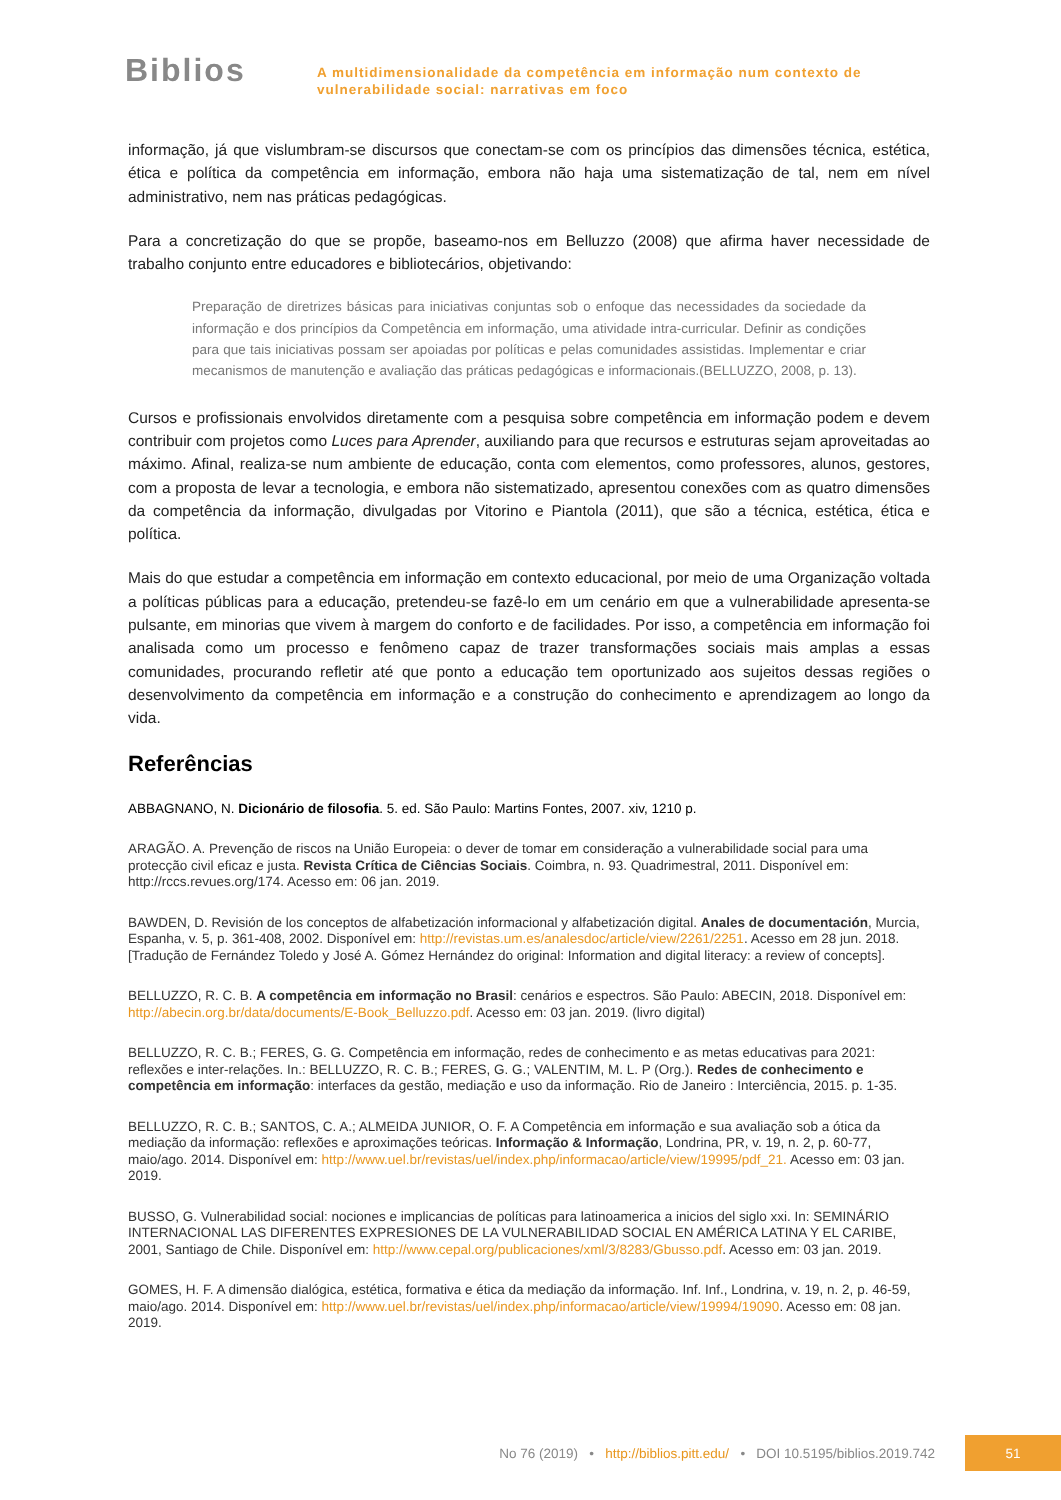Biblios
A multidimensionalidade da competência em informação num contexto de
vulnerabilidade social: narrativas em foco
informação, já que vislumbram-se discursos que conectam-se com os princípios das dimensões técnica, estética, ética e política da competência em informação, embora não haja uma sistematização de tal, nem em nível administrativo, nem nas práticas pedagógicas.
Para a concretização do que se propõe, baseamo-nos em Belluzzo (2008) que afirma haver necessidade de trabalho conjunto entre educadores e bibliotecários, objetivando:
Preparação de diretrizes básicas para iniciativas conjuntas sob o enfoque das necessidades da sociedade da informação e dos princípios da Competência em informação, uma atividade intra-curricular. Definir as condições para que tais iniciativas possam ser apoiadas por políticas e pelas comunidades assistidas. Implementar e criar mecanismos de manutenção e avaliação das práticas pedagógicas e informacionais.(BELLUZZO, 2008, p. 13).
Cursos e profissionais envolvidos diretamente com a pesquisa sobre competência em informação podem e devem contribuir com projetos como Luces para Aprender, auxiliando para que recursos e estruturas sejam aproveitadas ao máximo. Afinal, realiza-se num ambiente de educação, conta com elementos, como professores, alunos, gestores, com a proposta de levar a tecnologia, e embora não sistematizado, apresentou conexões com as quatro dimensões da competência da informação, divulgadas por Vitorino e Piantola (2011), que são a técnica, estética, ética e política.
Mais do que estudar a competência em informação em contexto educacional, por meio de uma Organização voltada a políticas públicas para a educação, pretendeu-se fazê-lo em um cenário em que a vulnerabilidade apresenta-se pulsante, em minorias que vivem à margem do conforto e de facilidades. Por isso, a competência em informação foi analisada como um processo e fenômeno capaz de trazer transformações sociais mais amplas a essas comunidades, procurando refletir até que ponto a educação tem oportunizado aos sujeitos dessas regiões o desenvolvimento da competência em informação e a construção do conhecimento e aprendizagem ao longo da vida.
Referências
ABBAGNANO, N. Dicionário de filosofia. 5. ed. São Paulo: Martins Fontes, 2007. xiv, 1210 p.
ARAGÃO. A. Prevenção de riscos na União Europeia: o dever de tomar em consideração a vulnerabilidade social para uma protecção civil eficaz e justa. Revista Crítica de Ciências Sociais. Coimbra, n. 93. Quadrimestral, 2011. Disponível em: http://rccs.revues.org/174. Acesso em: 06 jan. 2019.
BAWDEN, D. Revisión de los conceptos de alfabetización informacional y alfabetización digital. Anales de documentación, Murcia, Espanha, v. 5, p. 361-408, 2002. Disponível em: http://revistas.um.es/analesdoc/article/view/2261/2251. Acesso em 28 jun. 2018. [Tradução de Fernández Toledo y José A. Gómez Hernández do original: Information and digital literacy: a review of concepts].
BELLUZZO, R. C. B. A competência em informação no Brasil: cenários e espectros. São Paulo: ABECIN, 2018. Disponível em: http://abecin.org.br/data/documents/E-Book_Belluzzo.pdf. Acesso em: 03 jan. 2019. (livro digital)
BELLUZZO, R. C. B.; FERES, G. G. Competência em informação, redes de conhecimento e as metas educativas para 2021: reflexões e inter-relações. In.: BELLUZZO, R. C. B.; FERES, G. G.; VALENTIM, M. L. P (Org.). Redes de conhecimento e competência em informação: interfaces da gestão, mediação e uso da informação. Rio de Janeiro : Interciência, 2015. p. 1-35.
BELLUZZO, R. C. B.; SANTOS, C. A.; ALMEIDA JUNIOR, O. F. A Competência em informação e sua avaliação sob a ótica da mediação da informação: reflexões e aproximações teóricas. Informação & Informação, Londrina, PR, v. 19, n. 2, p. 60-77, maio/ago. 2014. Disponível em: http://www.uel.br/revistas/uel/index.php/informacao/article/view/19995/pdf_21. Acesso em: 03 jan. 2019.
BUSSO, G. Vulnerabilidad social: nociones e implicancias de políticas para latinoamerica a inicios del siglo xxi. In: SEMINÁRIO INTERNACIONAL LAS DIFERENTES EXPRESIONES DE LA VULNERABILIDAD SOCIAL EN AMÉRICA LATINA Y EL CARIBE, 2001, Santiago de Chile. Disponível em: http://www.cepal.org/publicaciones/xml/3/8283/Gbusso.pdf. Acesso em: 03 jan. 2019.
GOMES, H. F. A dimensão dialógica, estética, formativa e ética da mediação da informação. Inf. Inf., Londrina, v. 19, n. 2, p. 46-59, maio/ago. 2014. Disponível em: http://www.uel.br/revistas/uel/index.php/informacao/article/view/19994/19090. Acesso em: 08 jan. 2019.
No 76 (2019) • http://biblios.pitt.edu/ • DOI 10.5195/biblios.2019.742
51